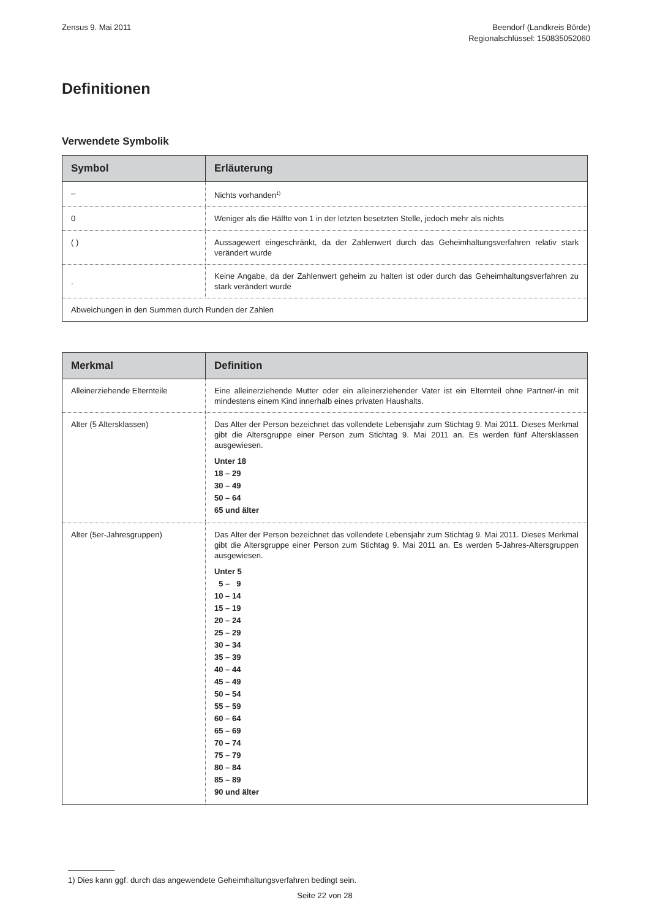Zensus 9. Mai 2011 Beendorf (Landkreis Börde)
Regionalschlüssel: 150835052060
Definitionen
Verwendete Symbolik
| Symbol | Erläuterung |
| --- | --- |
| – | Nichts vorhanden<sup>1)</sup> |
| 0 | Weniger als die Hälfte von 1 in der letzten besetzten Stelle, jedoch mehr als nichts |
| ( ) | Aussagewert eingeschränkt, da der Zahlenwert durch das Geheimhaltungsverfahren relativ stark verändert wurde |
| . | Keine Angabe, da der Zahlenwert geheim zu halten ist oder durch das Geheimhaltungsverfahren zu stark verändert wurde |
| Abweichungen in den Summen durch Runden der Zahlen | |
| Merkmal | Definition |
| --- | --- |
| Alleinerziehende Elternteile | Eine alleinerziehende Mutter oder ein alleinerziehender Vater ist ein Elternteil ohne Partner/-in mit mindestens einem Kind innerhalb eines privaten Haushalts. |
| Alter (5 Altersklassen) | Das Alter der Person bezeichnet das vollendete Lebensjahr zum Stichtag 9. Mai 2011. Dieses Merkmal gibt die Altersgruppe einer Person zum Stichtag 9. Mai 2011 an. Es werden fünf Altersklassen ausgewiesen. Unter 18 18 – 29 30 – 49 50 – 64 65 und älter |
| Alter (5er-Jahresgruppen) | Das Alter der Person bezeichnet das vollendete Lebensjahr zum Stichtag 9. Mai 2011. Dieses Merkmal gibt die Altersgruppe einer Person zum Stichtag 9. Mai 2011 an. Es werden 5-Jahres-Altersgruppen ausgewiesen. Unter 5 5 – 9 10 – 14 15 – 19 20 – 24 25 – 29 30 – 34 35 – 39 40 – 44 45 – 49 50 – 54 55 – 59 60 – 64 65 – 69 70 – 74 75 – 79 80 – 84 85 – 89 90 und älter |
1) Dies kann ggf. durch das angewendete Geheimhaltungsverfahren bedingt sein.
Seite 22 von 28